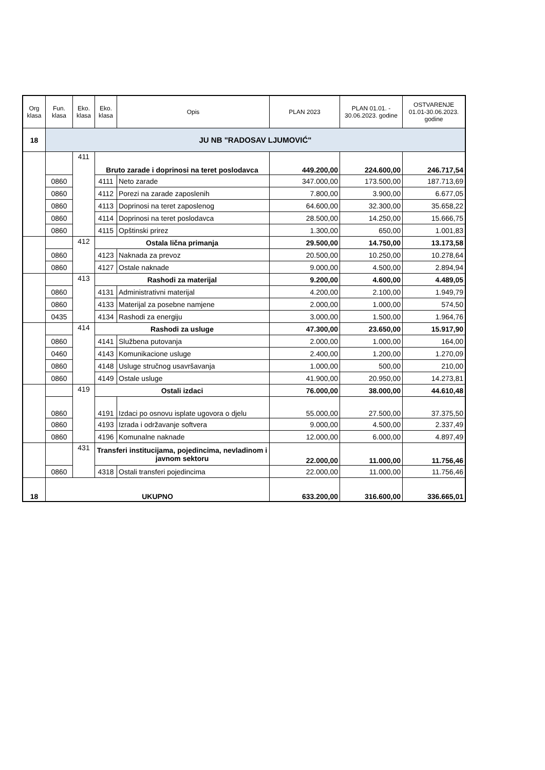| Org klasa | Fun. klasa | Eko. klasa | Eko. klasa | Opis | PLAN 2023 | PLAN 01.01. - 30.06.2023. godine | OSTVARENJE 01.01-30.06.2023. godine |
| --- | --- | --- | --- | --- | --- | --- | --- |
| 18 | JU NB "RADOSAV LJUMOVIĆ" | | | | | | |
| | | 411 | Bruto zarade i doprinosi na teret poslodavca | | 449.200,00 | 224.600,00 | 246.717,54 |
| | 0860 | | 4111 | Neto zarade | 347.000,00 | 173.500,00 | 187.713,69 |
| | 0860 | | 4112 | Porezi na zarade zaposlenih | 7.800,00 | 3.900,00 | 6.677,05 |
| | 0860 | | 4113 | Doprinosi na teret zaposlenog | 64.600,00 | 32.300,00 | 35.658,22 |
| | 0860 | | 4114 | Doprinosi na teret poslodavca | 28.500,00 | 14.250,00 | 15.666,75 |
| | 0860 | | 4115 | Opštinski prirez | 1.300,00 | 650,00 | 1.001,83 |
| | | 412 | Ostala lična primanja | | 29.500,00 | 14.750,00 | 13.173,58 |
| | 0860 | | 4123 | Naknada za prevoz | 20.500,00 | 10.250,00 | 10.278,64 |
| | 0860 | | 4127 | Ostale naknade | 9.000,00 | 4.500,00 | 2.894,94 |
| | | 413 | Rashodi za materijal | | 9.200,00 | 4.600,00 | 4.489,05 |
| | 0860 | | 4131 | Administrativni materijal | 4.200,00 | 2.100,00 | 1.949,79 |
| | 0860 | | 4133 | Materijal za posebne namjene | 2.000,00 | 1.000,00 | 574,50 |
| | 0435 | | 4134 | Rashodi za energiju | 3.000,00 | 1.500,00 | 1.964,76 |
| | | 414 | Rashodi za usluge | | 47.300,00 | 23.650,00 | 15.917,90 |
| | 0860 | | 4141 | Službena putovanja | 2.000,00 | 1.000,00 | 164,00 |
| | 0460 | | 4143 | Komunikacione usluge | 2.400,00 | 1.200,00 | 1.270,09 |
| | 0860 | | 4148 | Usluge stručnog usavršavanja | 1.000,00 | 500,00 | 210,00 |
| | 0860 | | 4149 | Ostale usluge | 41.900,00 | 20.950,00 | 14.273,81 |
| | | 419 | Ostali izdaci | | 76.000,00 | 38.000,00 | 44.610,48 |
| | 0860 | | 4191 | Izdaci po osnovu isplate ugovora o djelu | 55.000,00 | 27.500,00 | 37.375,50 |
| | 0860 | | 4193 | Izrada i održavanje softvera | 9.000,00 | 4.500,00 | 2.337,49 |
| | 0860 | | 4196 | Komunalne naknade | 12.000,00 | 6.000,00 | 4.897,49 |
| | | 431 | Transferi institucijama, pojedincima, nevladinom i javnom sektoru | | 22.000,00 | 11.000,00 | 11.756,46 |
| | 0860 | | 4318 | Ostali transferi pojedincima | 22.000,00 | 11.000,00 | 11.756,46 |
| 18 | UKUPNO | | | | 633.200,00 | 316.600,00 | 336.665,01 |